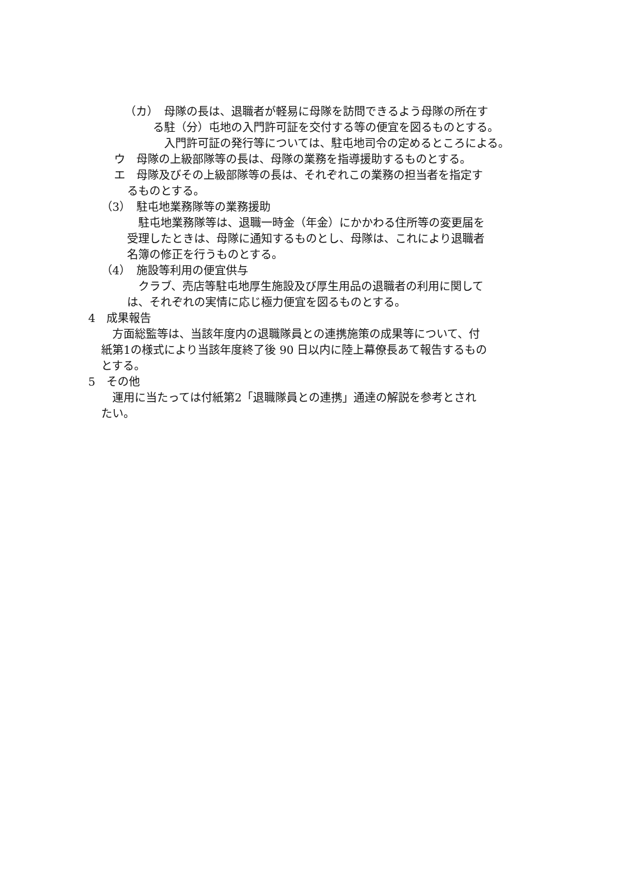（カ）　母隊の長は、退職者が軽易に母隊を訪問できるよう母隊の所在す
る駐（分）屯地の入門許可証を交付する等の便宜を図るものとする。
　入門許可証の発行等については、駐屯地司令の定めるところによる。
ウ　母隊の上級部隊等の長は、母隊の業務を指導援助するものとする。
エ　母隊及びその上級部隊等の長は、それぞれこの業務の担当者を指定す
るものとする。
（3）　駐屯地業務隊等の業務援助
　駐屯地業務隊等は、退職一時金（年金）にかかわる住所等の変更届を
受理したときは、母隊に通知するものとし、母隊は、これにより退職者
名簿の修正を行うものとする。
（4）　施設等利用の便宜供与
　クラブ、売店等駐屯地厚生施設及び厚生用品の退職者の利用に関して
は、それぞれの実情に応じ極力便宜を図るものとする。
4　成果報告
　方面総監等は、当該年度内の退職隊員との連携施策の成果等について、付
紙第1の様式により当該年度終了後 90 日以内に陸上幕僚長あて報告するもの
とする。
5　その他
　運用に当たっては付紙第2「退職隊員との連携」通達の解説を参考とされ
たい。